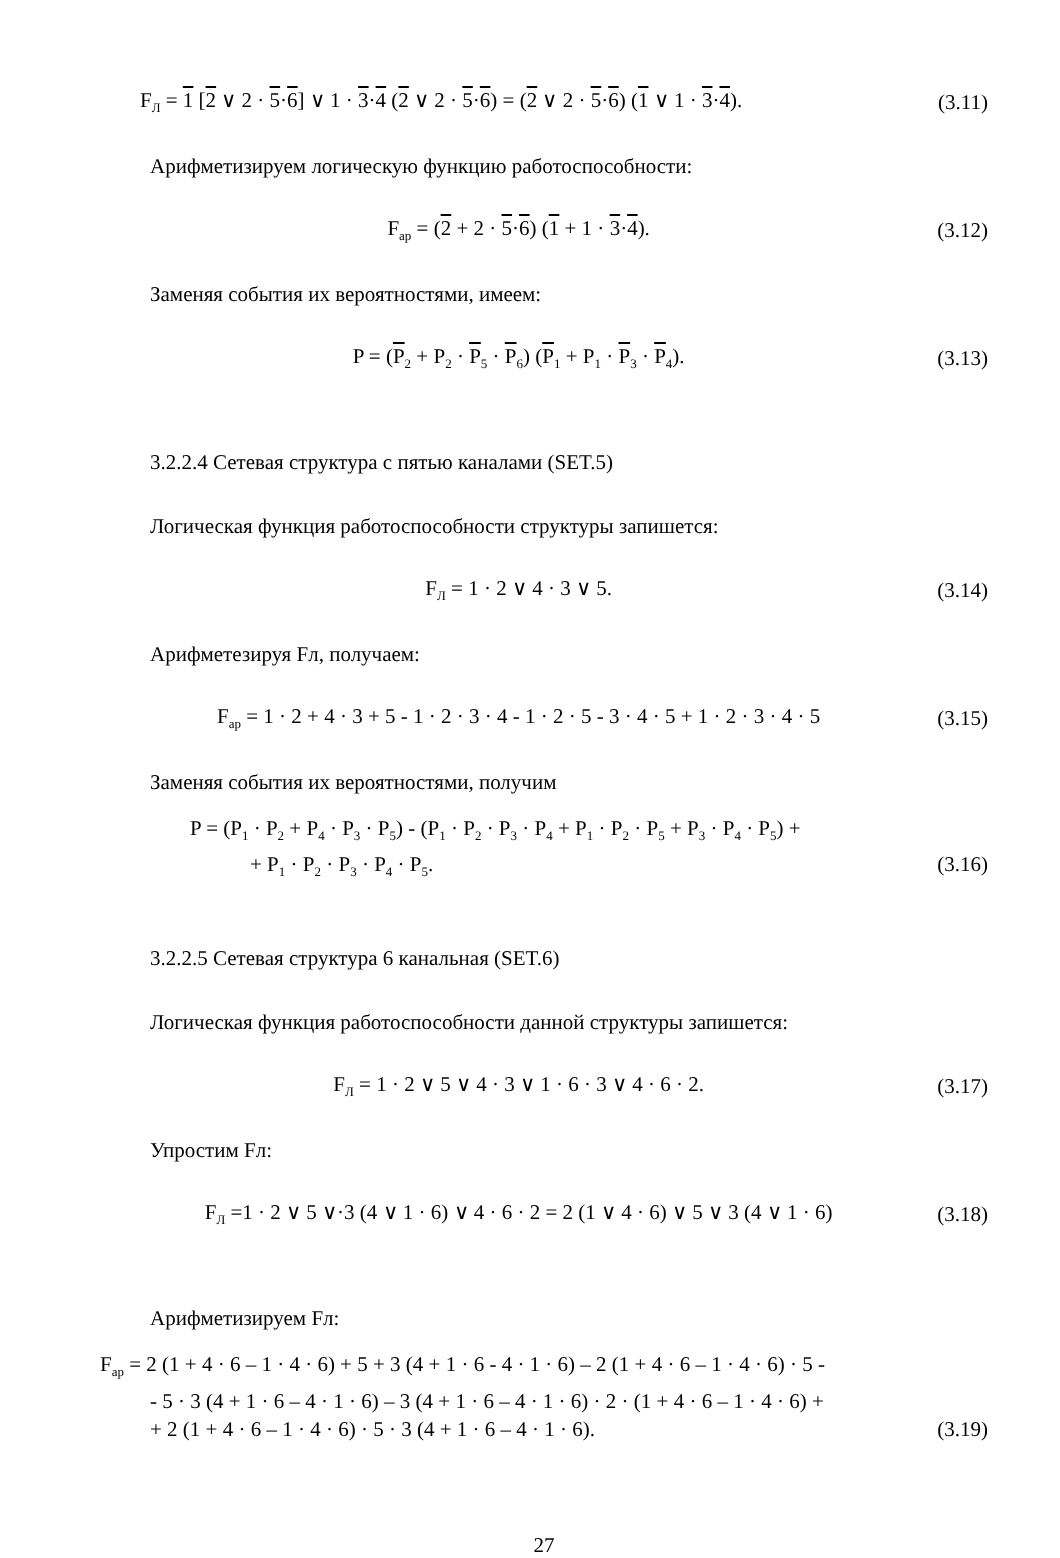F<sub>Л</sub> = 1 [2 ∨ 2 · 5·6] ∨ 1 · 3·4 (2 ∨ 2 · 5·6) = (2 ∨ 2 · 5·6) (1 ∨ 1 · 3·4). (3.11)
Арифметизируем логическую функцию работоспособности:
F<sub>ap</sub> = (2 + 2 · 5·6) (1 + 1 · 3·4). (3.12)
Заменяя события их вероятностями, имеем:
P = (P<sub>2</sub> + P<sub>2</sub> · P<sub>5</sub> · P<sub>6</sub>) (P<sub>1</sub> + P<sub>1</sub> · P<sub>3</sub> · P<sub>4</sub>). (3.13)
3.2.2.4 Сетевая структура с пятью каналами (SET.5)
Логическая функция работоспособности структуры запишется:
F<sub>Л</sub> = 1 · 2 ∨ 4 · 3 ∨ 5. (3.14)
Арифметезируя Fл, получаем:
F<sub>ap</sub> = 1 · 2 + 4 · 3 + 5 - 1 · 2 · 3 · 4 - 1 · 2 · 5 - 3 · 4 · 5 + 1 · 2 · 3 · 4 · 5 (3.15)
Заменяя события их вероятностями, получим
P = (P<sub>1</sub> · P<sub>2</sub> + P<sub>4</sub> · P<sub>3</sub> · P<sub>5</sub>) - (P<sub>1</sub> · P<sub>2</sub> · P<sub>3</sub> · P<sub>4</sub> + P<sub>1</sub> · P<sub>2</sub> · P<sub>5</sub> + P<sub>3</sub> · P<sub>4</sub> · P<sub>5</sub>) +
+ P<sub>1</sub> · P<sub>2</sub> · P<sub>3</sub> · P<sub>4</sub> · P<sub>5</sub>. (3.16)
3.2.2.5 Сетевая структура 6 канальная (SET.6)
Логическая функция работоспособности данной структуры запишется:
F<sub>Л</sub> = 1 · 2 ∨ 5 ∨ 4 · 3 ∨ 1 · 6 · 3 ∨ 4 · 6 · 2. (3.17)
Упростим Fл:
F<sub>Л</sub> =1 · 2 ∨ 5 ∨·3 (4 ∨ 1 · 6) ∨ 4 · 6 · 2 = 2 (1 ∨ 4 · 6) ∨ 5 ∨ 3 (4 ∨ 1 · 6) (3.18)
Арифметизируем Fл:
F<sub>ap</sub> = 2 (1 + 4 · 6 – 1 · 4 · 6) + 5 + 3 (4 + 1 · 6 - 4 · 1 · 6) – 2 (1 + 4 · 6 – 1 · 4 · 6) · 5 -
- 5 · 3 (4 + 1 · 6 – 4 · 1 · 6) – 3 (4 + 1 · 6 – 4 · 1 · 6) · 2 · (1 + 4 · 6 – 1 · 4 · 6) +
+ 2 (1 + 4 · 6 – 1 · 4 · 6) · 5 · 3 (4 + 1 · 6 – 4 · 1 · 6). (3.19)
27